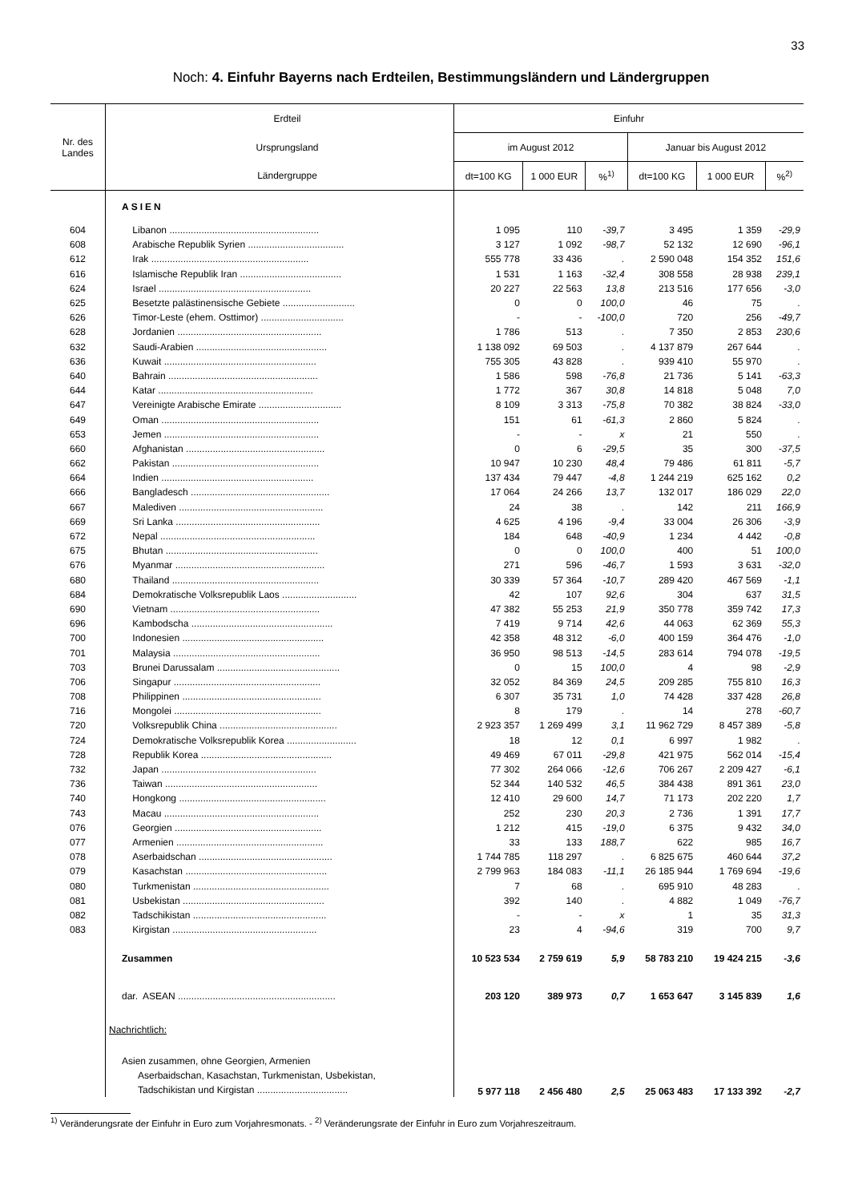33
Noch: 4. Einfuhr Bayerns nach Erdteilen, Bestimmungsländern und Ländergruppen
| Nr. des Landes | Erdteil | Einfuhr | | | | | |
| --- | --- | --- | --- | --- | --- | --- | --- |
| | Ursprungsland | im August 2012 | | | Januar bis August 2012 | | |
| | Ländergruppe | dt=100 KG | 1 000 EUR | %<sup>1)</sup> | dt=100 KG | 1 000 EUR | %<sup>2)</sup> |
| | ASIEN | | | | | | |
| 604 | Libanon ........................................................ | 1 095 | 110 | -39,7 | 3 495 | 1 359 | -29,9 |
| 608 | Arabische Republik Syrien .................................... | 3 127 | 1 092 | -98,7 | 52 132 | 12 690 | -96,1 |
| 612 | Irak ........................................................... | 555 778 | 33 436 | . | 2 590 048 | 154 352 | 151,6 |
| 616 | Islamische Republik Iran ...................................... | 1 531 | 1 163 | -32,4 | 308 558 | 28 938 | 239,1 |
| 624 | Israel ......................................................... | 20 227 | 22 563 | 13,8 | 213 516 | 177 656 | -3,0 |
| 625 | Besetzte palästinensische Gebiete ........................... | 0 | 0 | 100,0 | 46 | 75 | . |
| 626 | Timor-Leste (ehem. Osttimor) ............................... | - | - | -100,0 | 720 | 256 | -49,7 |
| 628 | Jordanien ...................................................... | 1 786 | 513 | . | 7 350 | 2 853 | 230,6 |
| 632 | Saudi-Arabien ................................................. | 1 138 092 | 69 503 | . | 4 137 879 | 267 644 | . |
| 636 | Kuwait ......................................................... | 755 305 | 43 828 | . | 939 410 | 55 970 | . |
| 640 | Bahrain ........................................................ | 1 586 | 598 | -76,8 | 21 736 | 5 141 | -63,3 |
| 644 | Katar .......................................................... | 1 772 | 367 | 30,8 | 14 818 | 5 048 | 7,0 |
| 647 | Vereinigte Arabische Emirate ............................... | 8 109 | 3 313 | -75,8 | 70 382 | 38 824 | -33,0 |
| 649 | Oman ........................................................... | 151 | 61 | -61,3 | 2 860 | 5 824 | . |
| 653 | Jemen .......................................................... | - | - | x | 21 | 550 | . |
| 660 | Afghanistan .................................................... | 0 | 6 | -29,5 | 35 | 300 | -37,5 |
| 662 | Pakistan ....................................................... | 10 947 | 10 230 | 48,4 | 79 486 | 61 811 | -5,7 |
| 664 | Indien ......................................................... | 137 434 | 79 447 | -4,8 | 1 244 219 | 625 162 | 0,2 |
| 666 | Bangladesch .................................................... | 17 064 | 24 266 | 13,7 | 132 017 | 186 029 | 22,0 |
| 667 | Malediven ...................................................... | 24 | 38 | . | 142 | 211 | 166,9 |
| 669 | Sri Lanka ...................................................... | 4 625 | 4 196 | -9,4 | 33 004 | 26 306 | -3,9 |
| 672 | Nepal .......................................................... | 184 | 648 | -40,9 | 1 234 | 4 442 | -0,8 |
| 675 | Bhutan ......................................................... | 0 | 0 | 100,0 | 400 | 51 | 100,0 |
| 676 | Myanmar ........................................................ | 271 | 596 | -46,7 | 1 593 | 3 631 | -32,0 |
| 680 | Thailand ....................................................... | 30 339 | 57 364 | -10,7 | 289 420 | 467 569 | -1,1 |
| 684 | Demokratische Volksrepublik Laos ............................ | 42 | 107 | 92,6 | 304 | 637 | 31,5 |
| 690 | Vietnam ........................................................ | 47 382 | 55 253 | 21,9 | 350 778 | 359 742 | 17,3 |
| 696 | Kambodscha ..................................................... | 7 419 | 9 714 | 42,6 | 44 063 | 62 369 | 55,3 |
| 700 | Indonesien ..................................................... | 42 358 | 48 312 | -6,0 | 400 159 | 364 476 | -1,0 |
| 701 | Malaysia ....................................................... | 36 950 | 98 513 | -14,5 | 283 614 | 794 078 | -19,5 |
| 703 | Brunei Darussalam .............................................. | 0 | 15 | 100,0 | 4 | 98 | -2,9 |
| 706 | Singapur ....................................................... | 32 052 | 84 369 | 24,5 | 209 285 | 755 810 | 16,3 |
| 708 | Philippinen .................................................... | 6 307 | 35 731 | 1,0 | 74 428 | 337 428 | 26,8 |
| 716 | Mongolei ....................................................... | 8 | 179 | . | 14 | 278 | -60,7 |
| 720 | Volksrepublik China ............................................ | 2 923 357 | 1 269 499 | 3,1 | 11 962 729 | 8 457 389 | -5,8 |
| 724 | Demokratische Volksrepublik Korea .......................... | 18 | 12 | 0,1 | 6 997 | 1 982 | . |
| 728 | Republik Korea ................................................. | 49 469 | 67 011 | -29,8 | 421 975 | 562 014 | -15,4 |
| 732 | Japan .......................................................... | 77 302 | 264 066 | -12,6 | 706 267 | 2 209 427 | -6,1 |
| 736 | Taiwan ......................................................... | 52 344 | 140 532 | 46,5 | 384 438 | 891 361 | 23,0 |
| 740 | Hongkong ....................................................... | 12 410 | 29 600 | 14,7 | 71 173 | 202 220 | 1,7 |
| 743 | Macau .......................................................... | 252 | 230 | 20,3 | 2 736 | 1 391 | 17,7 |
| 076 | Georgien ....................................................... | 1 212 | 415 | -19,0 | 6 375 | 9 432 | 34,0 |
| 077 | Armenien ....................................................... | 33 | 133 | 188,7 | 622 | 985 | 16,7 |
| 078 | Aserbaidschan .................................................. | 1 744 785 | 118 297 | . | 6 825 675 | 460 644 | 37,2 |
| 079 | Kasachstan ..................................................... | 2 799 963 | 184 083 | -11,1 | 26 185 944 | 1 769 694 | -19,6 |
| 080 | Turkmenistan ................................................... | 7 | 68 | . | 695 910 | 48 283 | . |
| 081 | Usbekistan ..................................................... | 392 | 140 | . | 4 882 | 1 049 | -76,7 |
| 082 | Tadschikistan .................................................. | - | - | x | 1 | 35 | 31,3 |
| 083 | Kirgistan ...................................................... | 23 | 4 | -94,6 | 319 | 700 | 9,7 |
| | Zusammen | 10 523 534 | 2 759 619 | 5,9 | 58 783 210 | 19 424 215 | -3,6 |
| | dar. ASEAN ........................................................... | 203 120 | 389 973 | 0,7 | 1 653 647 | 3 145 839 | 1,6 |
| | Nachrichtlich: | | | | | | |
| | Asien zusammen, ohne Georgien, Armenien Aserbaidschan, Kasachstan, Turkmenistan, Usbekistan, Tadschikistan und Kirgistan .................................. | 5 977 118 | 2 456 480 | 2,5 | 25 063 483 | 17 133 392 | -2,7 |
<sup>1)</sup> Veränderungsrate der Einfuhr in Euro zum Vorjahresmonats. - <sup>2)</sup> Veränderungsrate der Einfuhr in Euro zum Vorjahreszeitraum.